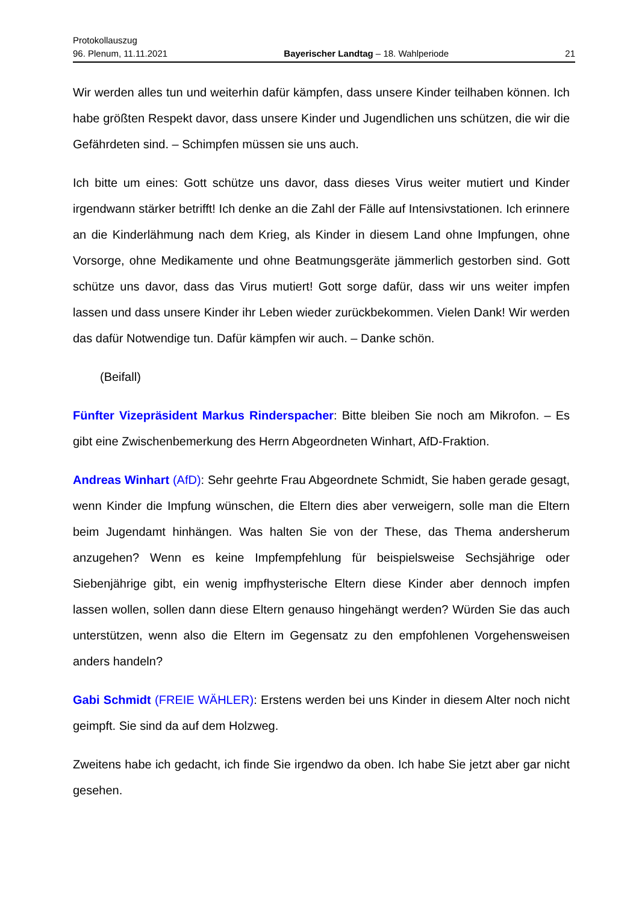Protokollauszug
96. Plenum, 11.11.2021 Bayerischer Landtag – 18. Wahlperiode 21
Wir werden alles tun und weiterhin dafür kämpfen, dass unsere Kinder teilhaben kön­nen. Ich habe größten Respekt davor, dass unsere Kinder und Jugendlichen uns schützen, die wir die Gefährdeten sind. – Schimpfen müssen sie uns auch.
Ich bitte um eines: Gott schütze uns davor, dass dieses Virus weiter mutiert und Kin­der irgendwann stärker betrifft! Ich denke an die Zahl der Fälle auf Intensivstationen. Ich erinnere an die Kinderlähmung nach dem Krieg, als Kinder in diesem Land ohne Impfungen, ohne Vorsorge, ohne Medikamente und ohne Beatmungsgeräte jämmer­lich gestorben sind. Gott schütze uns davor, dass das Virus mutiert! Gott sorge dafür, dass wir uns weiter impfen lassen und dass unsere Kinder ihr Leben wieder zurückbe­kommen. Vielen Dank! Wir werden das dafür Notwendige tun. Dafür kämpfen wir auch. – Danke schön.
(Beifall)
Fünfter Vizepräsident Markus Rinderspacher: Bitte bleiben Sie noch am Mikrofon. – Es gibt eine Zwischenbemerkung des Herrn Abgeordneten Winhart, AfD-Fraktion.
Andreas Winhart (AfD): Sehr geehrte Frau Abgeordnete Schmidt, Sie haben gerade gesagt, wenn Kinder die Impfung wünschen, die Eltern dies aber verweigern, solle man die Eltern beim Jugendamt hinhängen. Was halten Sie von der These, das Thema andersherum anzugehen? Wenn es keine Impfempfehlung für beispielsweise Sechsjährige oder Siebenjährige gibt, ein wenig impfhysterische Eltern diese Kinder aber dennoch impfen lassen wollen, sollen dann diese Eltern genauso hingehängt werden? Würden Sie das auch unterstützen, wenn also die Eltern im Gegensatz zu den empfohlenen Vorgehensweisen anders handeln?
Gabi Schmidt (FREIE WÄHLER): Erstens werden bei uns Kinder in diesem Alter noch nicht geimpft. Sie sind da auf dem Holzweg.
Zweitens habe ich gedacht, ich finde Sie irgendwo da oben. Ich habe Sie jetzt aber gar nicht gesehen.